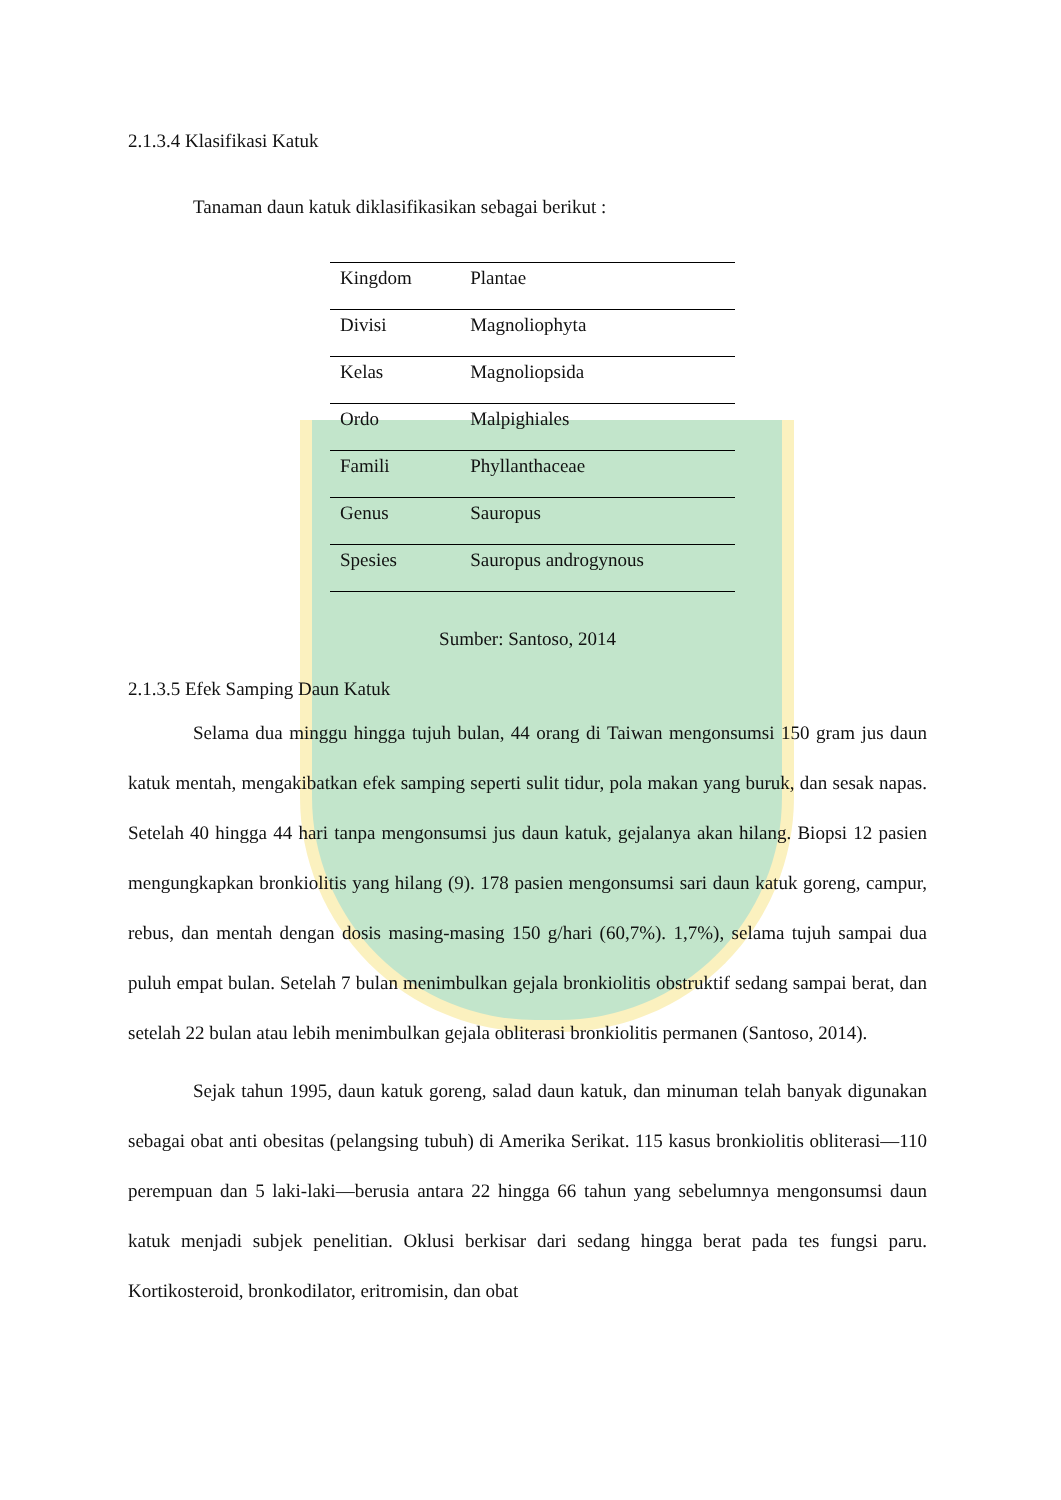2.1.3.4 Klasifikasi Katuk
Tanaman daun katuk diklasifikasikan sebagai berikut :
| Kingdom | Plantae |
| Divisi | Magnoliophyta |
| Kelas | Magnoliopsida |
| Ordo | Malpighiales |
| Famili | Phyllanthaceae |
| Genus | Sauropus |
| Spesies | Sauropus androgynous |
Sumber: Santoso, 2014
2.1.3.5 Efek Samping Daun Katuk
Selama dua minggu hingga tujuh bulan, 44 orang di Taiwan mengonsumsi 150 gram jus daun katuk mentah, mengakibatkan efek samping seperti sulit tidur, pola makan yang buruk, dan sesak napas. Setelah 40 hingga 44 hari tanpa mengonsumsi jus daun katuk, gejalanya akan hilang. Biopsi 12 pasien mengungkapkan bronkiolitis yang hilang (9). 178 pasien mengonsumsi sari daun katuk goreng, campur, rebus, dan mentah dengan dosis masing-masing 150 g/hari (60,7%). 1,7%), selama tujuh sampai dua puluh empat bulan. Setelah 7 bulan menimbulkan gejala bronkiolitis obstruktif sedang sampai berat, dan setelah 22 bulan atau lebih menimbulkan gejala obliterasi bronkiolitis permanen (Santoso, 2014).
Sejak tahun 1995, daun katuk goreng, salad daun katuk, dan minuman telah banyak digunakan sebagai obat anti obesitas (pelangsing tubuh) di Amerika Serikat. 115 kasus bronkiolitis obliterasi—110 perempuan dan 5 laki-laki—berusia antara 22 hingga 66 tahun yang sebelumnya mengonsumsi daun katuk menjadi subjek penelitian. Oklusi berkisar dari sedang hingga berat pada tes fungsi paru. Kortikosteroid, bronkodilator, eritromisin, dan obat